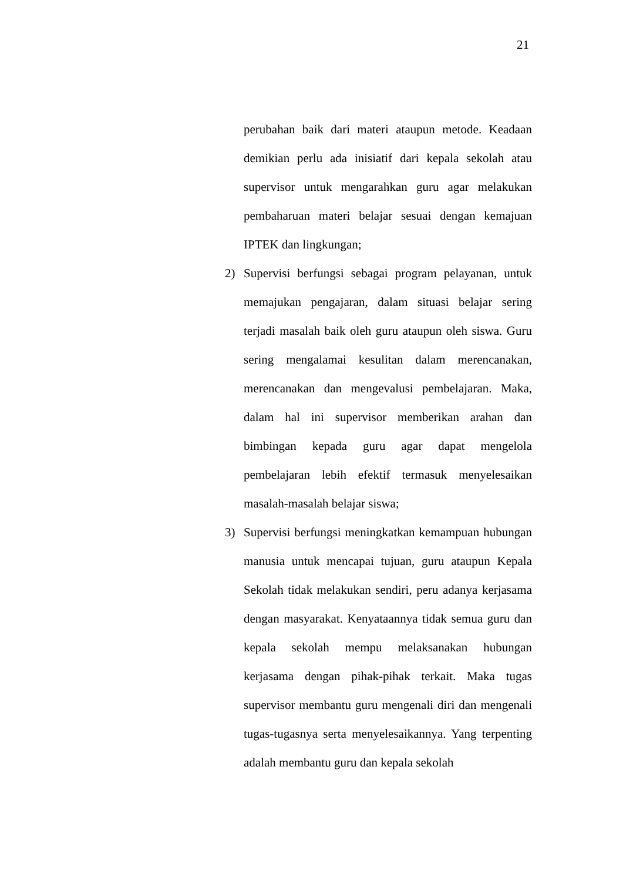21
perubahan baik dari materi ataupun metode. Keadaan demikian perlu ada inisiatif dari kepala sekolah atau supervisor untuk mengarahkan guru agar melakukan pembaharuan materi belajar sesuai dengan kemajuan IPTEK dan lingkungan;
2) Supervisi berfungsi sebagai program pelayanan, untuk memajukan pengajaran, dalam situasi belajar sering terjadi masalah baik oleh guru ataupun oleh siswa. Guru sering mengalamai kesulitan dalam merencanakan, merencanakan dan mengevalusi pembelajaran. Maka, dalam hal ini supervisor memberikan arahan dan bimbingan kepada guru agar dapat mengelola pembelajaran lebih efektif termasuk menyelesaikan masalah-masalah belajar siswa;
3) Supervisi berfungsi meningkatkan kemampuan hubungan manusia untuk mencapai tujuan, guru ataupun Kepala Sekolah tidak melakukan sendiri, peru adanya kerjasama dengan masyarakat. Kenyataannya tidak semua guru dan kepala sekolah mempu melaksanakan hubungan kerjasama dengan pihak-pihak terkait. Maka tugas supervisor membantu guru mengenali diri dan mengenali tugas-tugasnya serta menyelesaikannya. Yang terpenting adalah membantu guru dan kepala sekolah